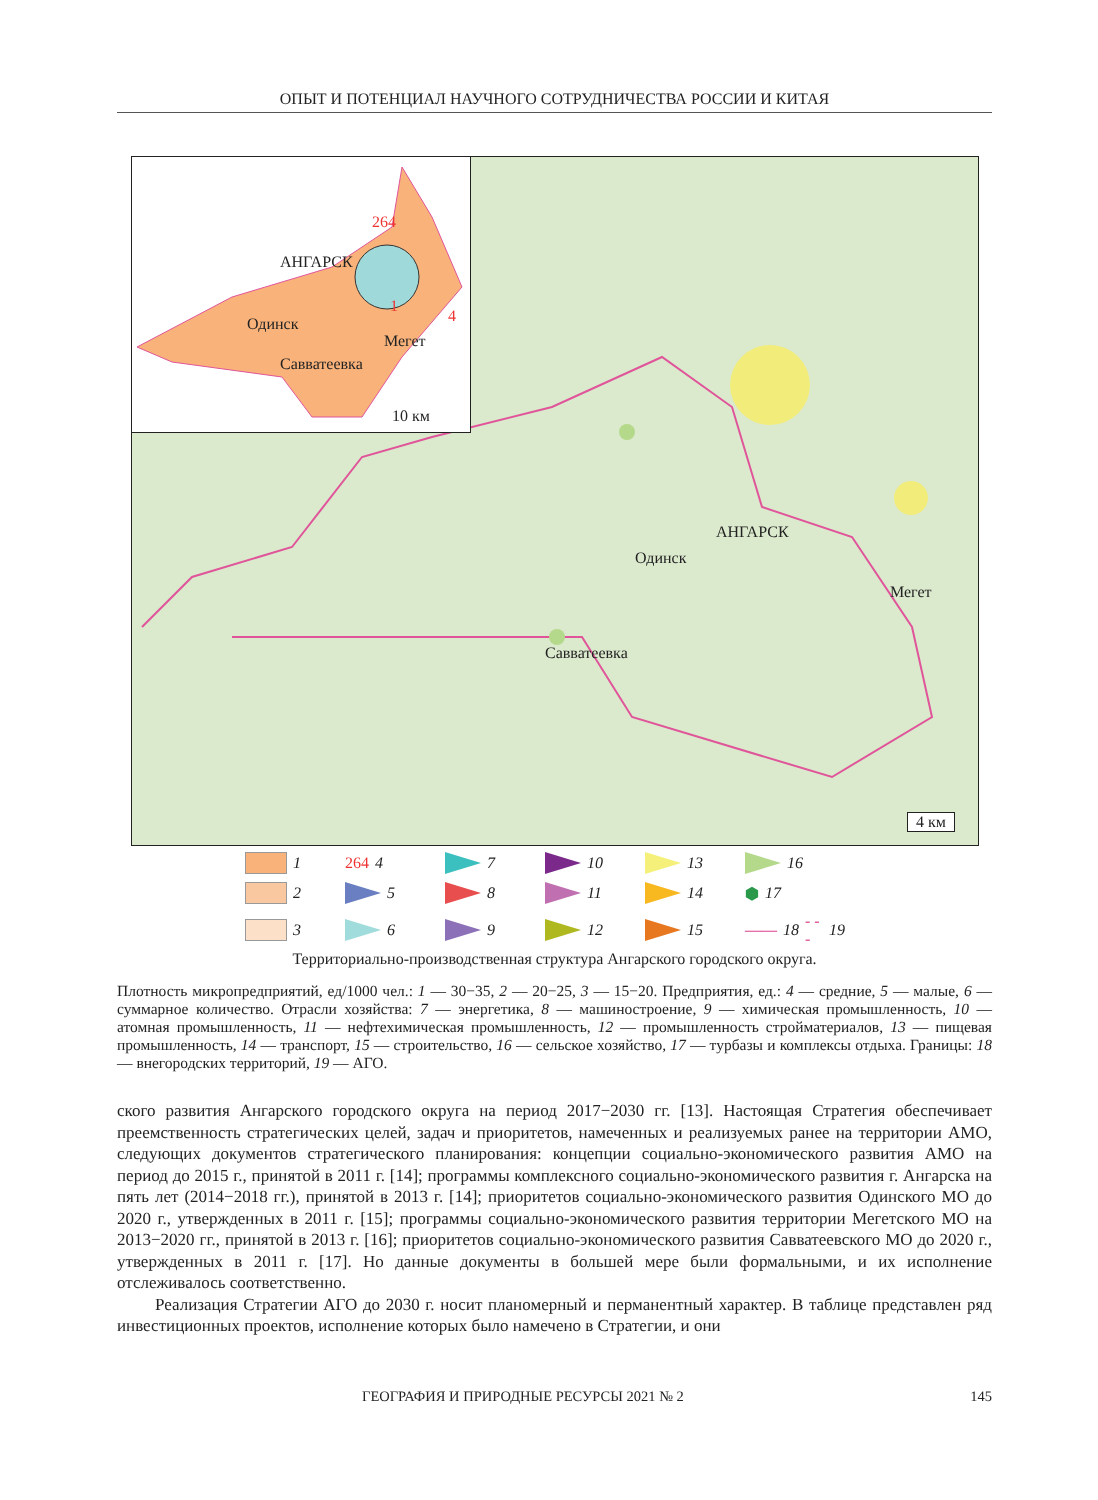ОПЫТ И ПОТЕНЦИАЛ НАУЧНОГО СОТРУДНИЧЕСТВА РОССИИ И КИТАЯ
264
АНГАРСК
1
4
Одинск
Мегет
Савватеевка
10 км
АНГАРСК
Одинск
Мегет
Савватеевка
4 км
1 264 4 7 10 13 16 2 5 8 11 14 ⬢ 17 3 6 9 12 15 —— 18 - - - 19
Территориально-производственная структура Ангарского городского округа.
Плотность микропредприятий, ед/1000 чел.: 1 — 30−35, 2 — 20−25, 3 — 15−20. Предприятия, ед.: 4 — средние, 5 — малые, 6 — суммарное количество. Отрасли хозяйства: 7 — энергетика, 8 — машиностроение, 9 — химическая промышленность, 10 — атомная промышленность, 11 — нефтехимическая промышленность, 12 — промышленность стройматериалов, 13 — пищевая промышленность, 14 — транспорт, 15 — строительство, 16 — сельское хозяйство, 17 — турбазы и комплексы отдыха. Границы: 18 — внегородских территорий, 19 — АГО.
ского развития Ангарского городского округа на период 2017−2030 гг. [13]. Настоящая Стратегия обеспечивает преемственность стратегических целей, задач и приоритетов, намеченных и реализуемых ранее на территории АМО, следующих документов стратегического планирования: концепции социально-экономического развития АМО на период до 2015 г., принятой в 2011 г. [14]; программы комплексного социально-экономического развития г. Ангарска на пять лет (2014−2018 гг.), принятой в 2013 г. [14]; приоритетов социально-экономического развития Одинского МО до 2020 г., утвержденных в 2011 г. [15]; программы социально-экономического развития территории Мегетского МО на 2013−2020 гг., принятой в 2013 г. [16]; приоритетов социально-экономического развития Савватеевского МО до 2020 г., утвержденных в 2011 г. [17]. Но данные документы в большей мере были формальными, и их исполнение отслеживалось соответственно.
Реализация Стратегии АГО до 2030 г. носит планомерный и перманентный характер. В таблице представлен ряд инвестиционных проектов, исполнение которых было намечено в Стратегии, и они
ГЕОГРАФИЯ И ПРИРОДНЫЕ РЕСУРСЫ 2021 № 2 145